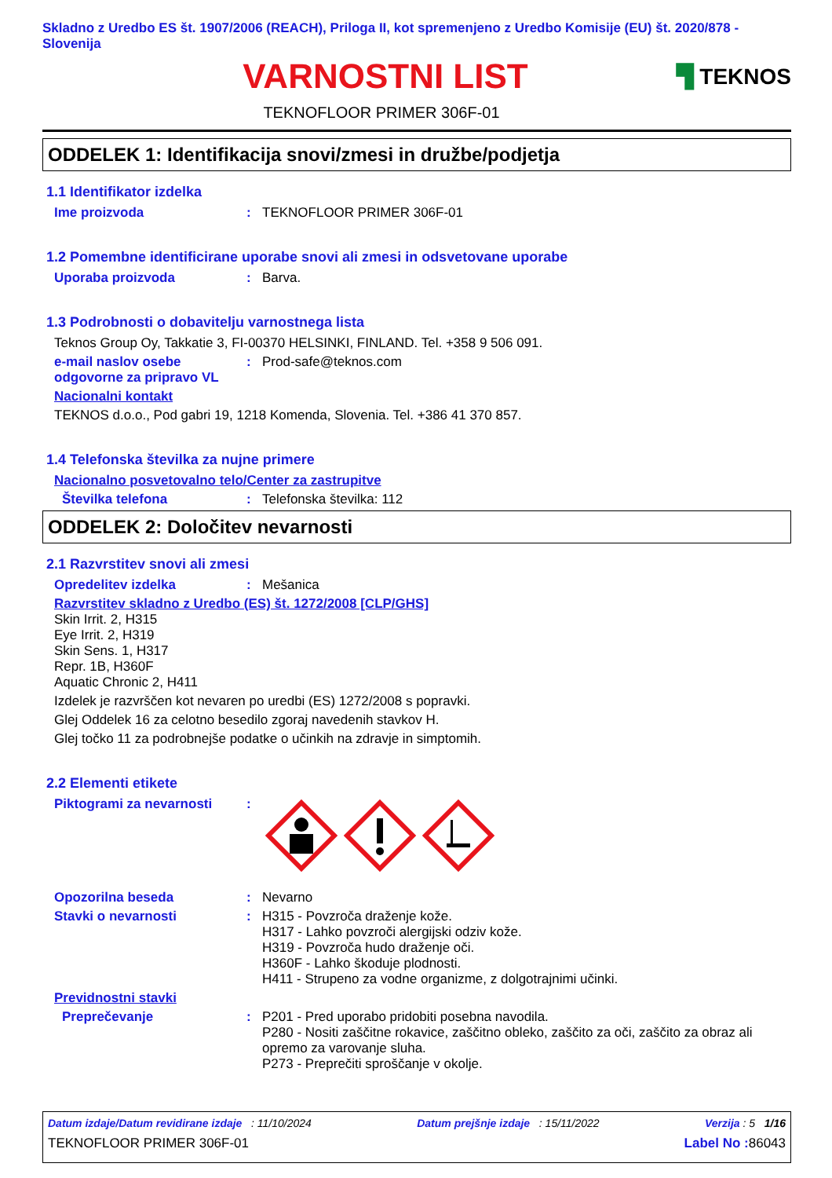Skladno z Uredbo ES št. 1907/2006 (REACH), Priloga II, kot spremenjeno z Uredbo Komisije (EU) št. 2020/878 - Slovenija
VARNOSTNI LIST
▜ TEKNOS
TEKNOFLOOR PRIMER 306F-01
ODDELEK 1: Identifikacija snovi/zmesi in družbe/podjetja
1.1 Identifikator izdelka
Ime proizvoda : TEKNOFLOOR PRIMER 306F-01
1.2 Pomembne identificirane uporabe snovi ali zmesi in odsvetovane uporabe
Uporaba proizvoda : Barva.
1.3 Podrobnosti o dobavitelju varnostnega lista
Teknos Group Oy, Takkatie 3, FI-00370 HELSINKI, FINLAND. Tel. +358 9 506 091.
e-mail naslov osebe odgovorne za pripravo VL
: Prod-safe@teknos.com
Nacionalni kontakt
TEKNOS d.o.o., Pod gabri 19, 1218 Komenda, Slovenia. Tel. +386 41 370 857.
1.4 Telefonska številka za nujne primere
Nacionalno posvetovalno telo/Center za zastrupitve
Številka telefona : Telefonska številka: 112
ODDELEK 2: Določitev nevarnosti
2.1 Razvrstitev snovi ali zmesi
Opredelitev izdelka : Mešanica
Razvrstitev skladno z Uredbo (ES) št. 1272/2008 [CLP/GHS]
Skin Irrit. 2, H315
Eye Irrit. 2, H319
Skin Sens. 1, H317
Repr. 1B, H360F
Aquatic Chronic 2, H411
Izdelek je razvrščen kot nevaren po uredbi (ES) 1272/2008 s popravki.
Glej Oddelek 16 za celotno besedilo zgoraj navedenih stavkov H.
Glej točko 11 za podrobnejše podatke o učinkih na zdravje in simptomih.
2.2 Elementi etikete
Piktogrami za nevarnosti :
Opozorilna beseda : Nevarno
Stavki o nevarnosti : H315 - Povzroča draženje kože.
H317 - Lahko povzroči alergijski odziv kože.
H319 - Povzroča hudo draženje oči.
H360F - Lahko škoduje plodnosti.
H411 - Strupeno za vodne organizme, z dolgotrajnimi učinki.
Previdnostni stavki
Preprečevanje : P201 - Pred uporabo pridobiti posebna navodila.
P280 - Nositi zaščitne rokavice, zaščitno obleko, zaščito za oči, zaščito za obraz ali opremo za varovanje sluha.
P273 - Preprečiti sproščanje v okolje.
Datum izdaje/Datum revidirane izdaje : 11/10/2024 Datum prejšnje izdaje : 15/11/2022 Verzija : 5 1/16
TEKNOFLOOR PRIMER 306F-01 Label No : 86043